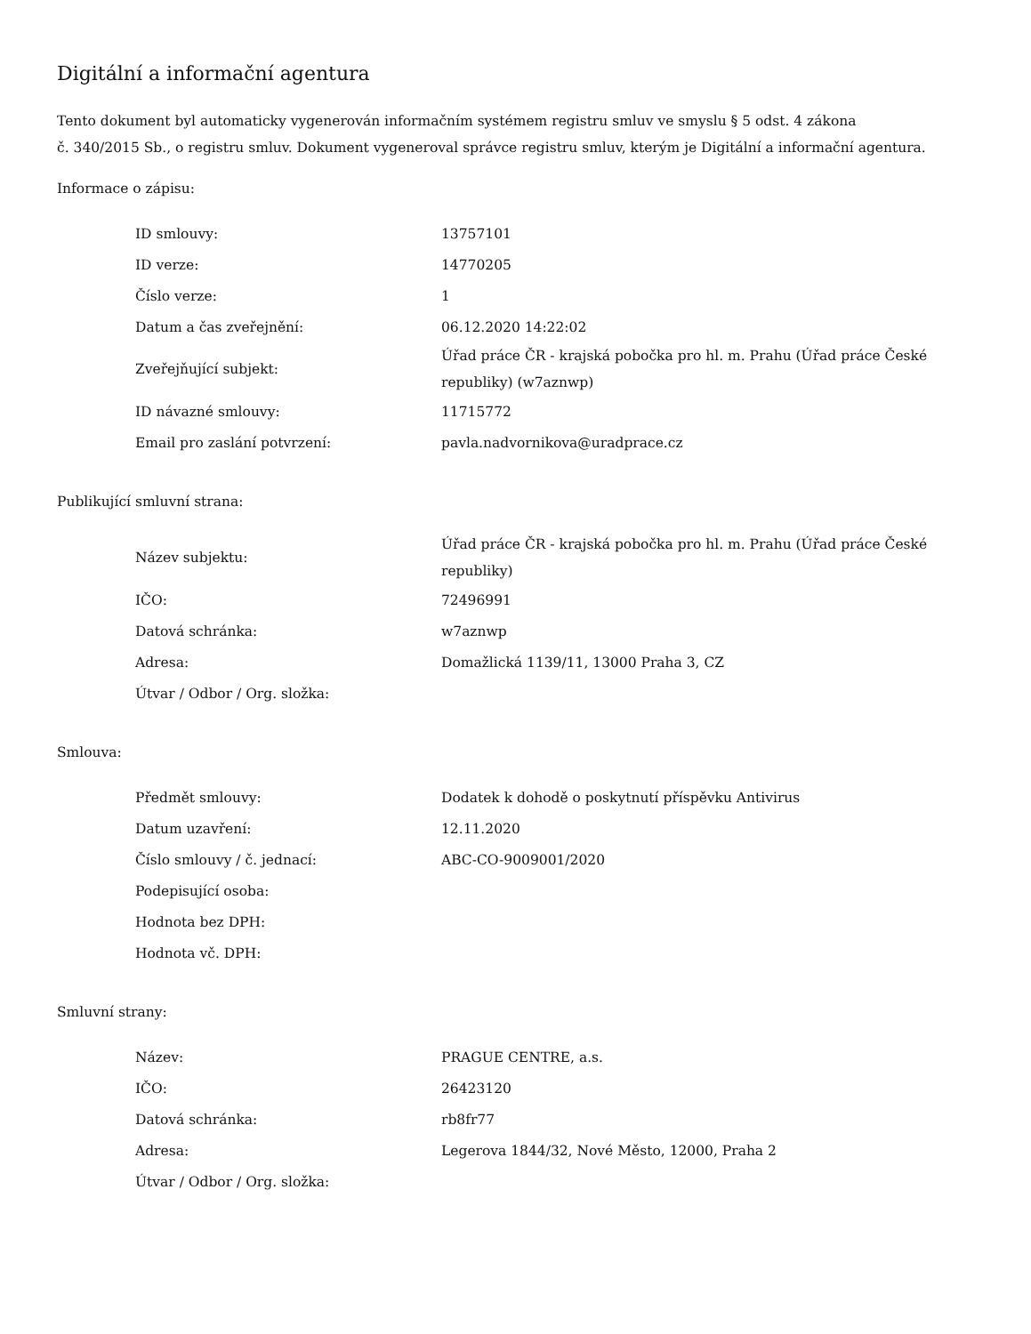Digitální a informační agentura
Tento dokument byl automaticky vygenerován informačním systémem registru smluv ve smyslu § 5 odst. 4 zákona
č. 340/2015 Sb., o registru smluv. Dokument vygeneroval správce registru smluv, kterým je Digitální a informační agentura.
Informace o zápisu:
| ID smlouvy: | 13757101 |
| ID verze: | 14770205 |
| Číslo verze: | 1 |
| Datum a čas zveřejnění: | 06.12.2020 14:22:02 |
| Zveřejňující subjekt: | Úřad práce ČR - krajská pobočka pro hl. m. Prahu (Úřad práce České republiky) (w7aznwp) |
| ID návazné smlouvy: | 11715772 |
| Email pro zaslání potvrzení: | pavla.nadvornikova@uradprace.cz |
Publikující smluvní strana:
| Název subjektu: | Úřad práce ČR - krajská pobočka pro hl. m. Prahu (Úřad práce České republiky) |
| IČO: | 72496991 |
| Datová schránka: | w7aznwp |
| Adresa: | Domažlická 1139/11, 13000 Praha 3, CZ |
| Útvar / Odbor / Org. složka: | |
Smlouva:
| Předmět smlouvy: | Dodatek k dohodě o poskytnutí příspěvku Antivirus |
| Datum uzavření: | 12.11.2020 |
| Číslo smlouvy / č. jednací: | ABC-CO-9009001/2020 |
| Podepisující osoba: | |
| Hodnota bez DPH: | |
| Hodnota vč. DPH: | |
Smluvní strany:
| Název: | PRAGUE CENTRE, a.s. |
| IČO: | 26423120 |
| Datová schránka: | rb8fr77 |
| Adresa: | Legerova 1844/32, Nové Město, 12000, Praha 2 |
| Útvar / Odbor / Org. složka: | |